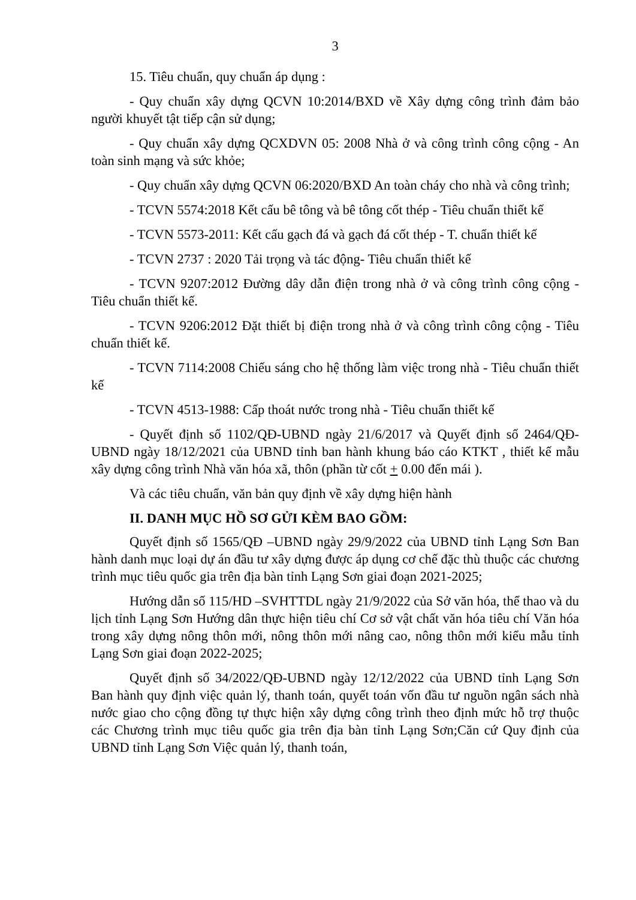3
15. Tiêu chuẩn, quy chuẩn áp dụng :
- Quy chuẩn xây dựng QCVN 10:2014/BXD về Xây dựng công trình đảm bảo người khuyết tật tiếp cận sử dụng;
- Quy chuẩn xây dựng QCXDVN 05: 2008 Nhà ở và công trình công cộng - An toàn sinh mạng và sức khỏe;
- Quy chuẩn xây dựng QCVN 06:2020/BXD An toàn cháy cho nhà và công trình;
- TCVN 5574:2018 Kết cấu bê tông và bê tông cốt thép - Tiêu chuẩn thiết kế
- TCVN 5573-2011: Kết cấu gạch đá và gạch đá cốt thép - T. chuẩn thiết kế
- TCVN 2737 : 2020 Tải trọng và tác động- Tiêu chuẩn thiết kế
- TCVN 9207:2012 Đường dây dẫn điện trong nhà ở và công trình công cộng - Tiêu chuẩn thiết kế.
- TCVN 9206:2012 Đặt thiết bị điện trong nhà ở và công trình công cộng - Tiêu chuẩn thiết kế.
- TCVN 7114:2008 Chiếu sáng cho hệ thống làm việc trong nhà - Tiêu chuẩn thiết kế
- TCVN 4513-1988: Cấp thoát nước trong nhà - Tiêu chuẩn thiết kế
- Quyết định số 1102/QĐ-UBND ngày 21/6/2017 và Quyết định số 2464/QĐ-UBND ngày 18/12/2021 của UBND tỉnh ban hành khung báo cáo KTKT , thiết kế mẫu xây dựng công trình Nhà văn hóa xã, thôn (phần từ cốt + 0.00 đến mái ).
Và các tiêu chuẩn, văn bản quy định về xây dựng hiện hành
II. DANH MỤC HỒ SƠ GỬI KÈM BAO GỒM:
Quyết định số 1565/QĐ –UBND ngày 29/9/2022 của UBND tỉnh Lạng Sơn Ban hành danh mục loại dự án đầu tư xây dựng được áp dụng cơ chế đặc thù thuộc các chương trình mục tiêu quốc gia trên địa bàn tỉnh Lạng Sơn giai đoạn 2021-2025;
Hướng dẫn số 115/HD –SVHTTDL ngày 21/9/2022 của Sở văn hóa, thể thao và du lịch tỉnh Lạng Sơn Hướng dân thực hiện tiêu chí Cơ sở vật chất văn hóa tiêu chí Văn hóa trong xây dựng nông thôn mới, nông thôn mới nâng cao, nông thôn mới kiểu mẫu tỉnh Lạng Sơn giai đoạn 2022-2025;
Quyết định số 34/2022/QĐ-UBND ngày 12/12/2022 của UBND tỉnh Lạng Sơn Ban hành quy định việc quản lý, thanh toán, quyết toán vốn đầu tư nguồn ngân sách nhà nước giao cho cộng đồng tự thực hiện xây dựng công trình theo định mức hỗ trợ thuộc các Chương trình mục tiêu quốc gia trên địa bàn tỉnh Lạng Sơn;Căn cứ Quy định của UBND tỉnh Lạng Sơn Việc quản lý, thanh toán,